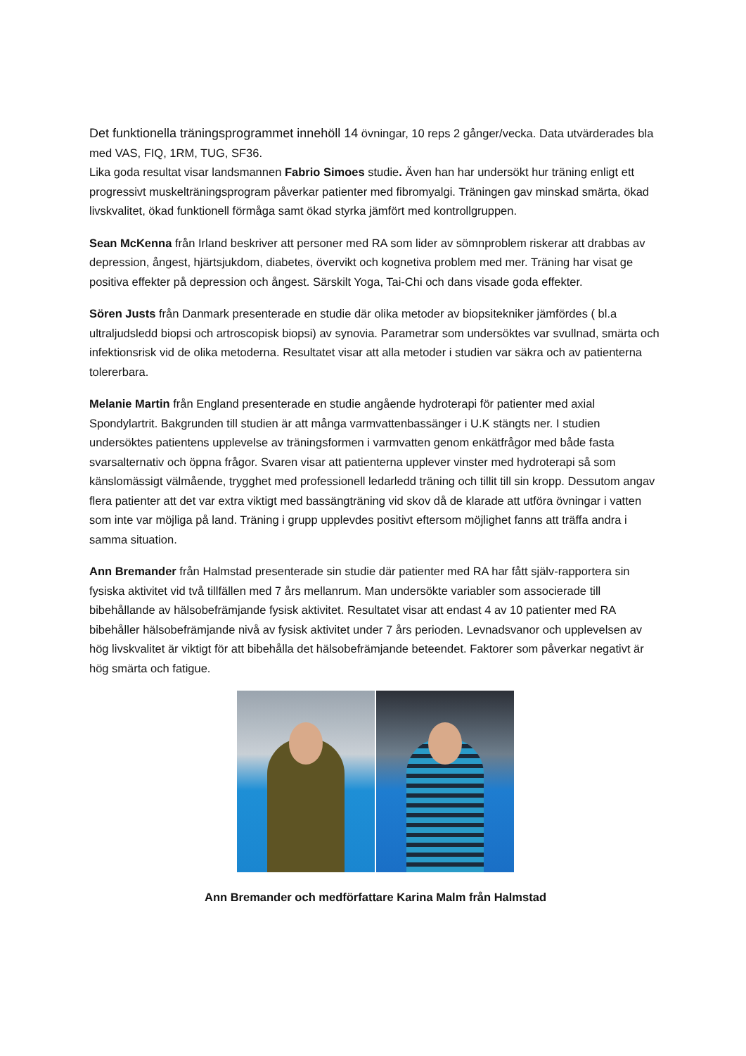Det funktionella träningsprogrammet innehöll 14 övningar, 10 reps 2 gånger/vecka. Data utvärderades bla med VAS, FIQ, 1RM, TUG, SF36.
Lika goda resultat visar landsmannen Fabrio Simoes studie. Även han har undersökt hur träning enligt ett progressivt muskelträningsprogram påverkar patienter med fibromyalgi. Träningen gav minskad smärta, ökad livskvalitet, ökad funktionell förmåga samt ökad styrka jämfört med kontrollgruppen.
Sean McKenna från Irland beskriver att personer med RA som lider av sömnproblem riskerar att drabbas av depression, ångest, hjärtsjukdom, diabetes, övervikt och kognetiva problem med mer. Träning har visat ge positiva effekter på depression och ångest. Särskilt Yoga, Tai-Chi och dans visade goda effekter.
Sören Justs från Danmark presenterade en studie där olika metoder av biopsitekniker jämfördes ( bl.a ultraljudsledd biopsi och artroscopisk biopsi) av synovia. Parametrar som undersöktes var svullnad, smärta och infektionsrisk vid de olika metoderna. Resultatet visar att alla metoder i studien var säkra och av patienterna tolererbara.
Melanie Martin från England presenterade en studie angående hydroterapi för patienter med axial Spondylartrit. Bakgrunden till studien är att många varmvattenbassänger i U.K stängts ner. I studien undersöktes patientens upplevelse av träningsformen i varmvatten genom enkätfrågor med både fasta svarsalternativ och öppna frågor. Svaren visar att patienterna upplever vinster med hydroterapi så som känslomässigt välmående, trygghet med professionell ledarledd träning och tillit till sin kropp. Dessutom angav flera patienter att det var extra viktigt med bassängträning vid skov då de klarade att utföra övningar i vatten som inte var möjliga på land. Träning i grupp upplevdes positivt eftersom möjlighet fanns att träffa andra i samma situation.
Ann Bremander från Halmstad presenterade sin studie där patienter med RA har fått själv-rapportera sin fysiska aktivitet vid två tillfällen med 7 års mellanrum. Man undersökte variabler som associerade till bibehållande av hälsobefrämjande fysisk aktivitet. Resultatet visar att endast 4 av 10 patienter med RA bibehåller hälsobefrämjande nivå av fysisk aktivitet under 7 års perioden. Levnadsvanor och upplevelsen av hög livskvalitet är viktigt för att bibehålla det hälsobefrämjande beteendet. Faktorer som påverkar negativt är hög smärta och fatigue.
Ann Bremander och medförfattare Karina Malm från Halmstad